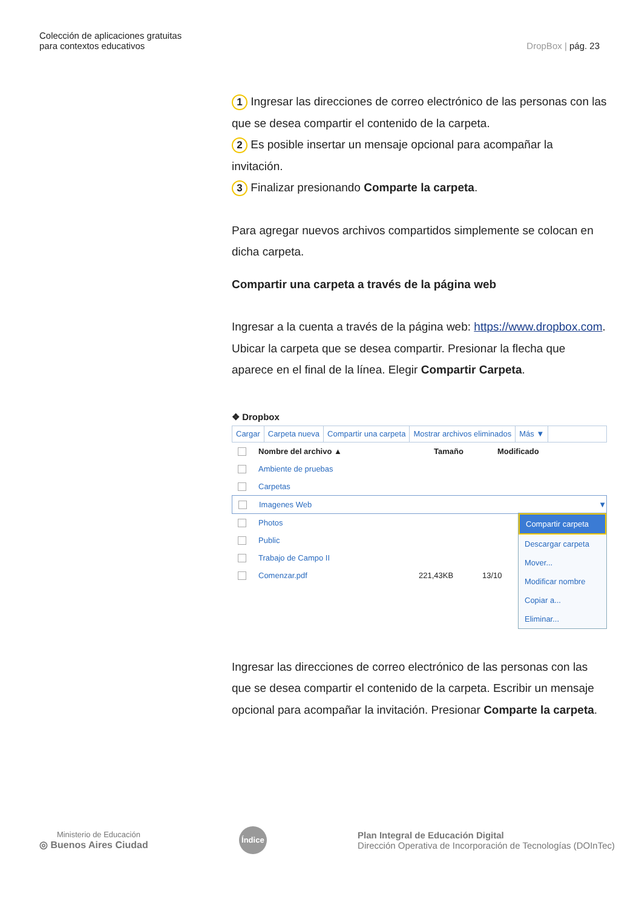Colección de aplicaciones gratuitas
para contextos educativos
DropBox | pág. 23
1 Ingresar las direcciones de correo electrónico de las personas con las que se desea compartir el contenido de la carpeta.
2 Es posible insertar un mensaje opcional para acompañar la invitación.
3 Finalizar presionando Comparte la carpeta.
Para agregar nuevos archivos compartidos simplemente se colocan en dicha carpeta.
Compartir una carpeta a través de la página web
Ingresar a la cuenta a través de la página web: https://www.dropbox.com. Ubicar la carpeta que se desea compartir. Presionar la flecha que aparece en el final de la línea. Elegir Compartir Carpeta.
❖ Dropbox
Cargar Carpeta nueva Compartir una carpeta Mostrar archivos eliminados Más ▼
Nombre del archivo ▲ Tamaño Modificado
Ambiente de pruebas
Carpetas
Imagenes Web ▼
Compartir carpeta
Descargar carpeta
Mover...
Modificar nombre
Copiar a...
Eliminar...
Photos
Public
Trabajo de Campo II
Comenzar.pdf 221,43KB 13/10
Ingresar las direcciones de correo electrónico de las personas con las que se desea compartir el contenido de la carpeta. Escribir un mensaje opcional para acompañar la invitación. Presionar Comparte la carpeta.
Ministerio de Educación
◎ Buenos Aires Ciudad
Índice
Plan Integral de Educación Digital
Dirección Operativa de Incorporación de Tecnologías (DOInTec)